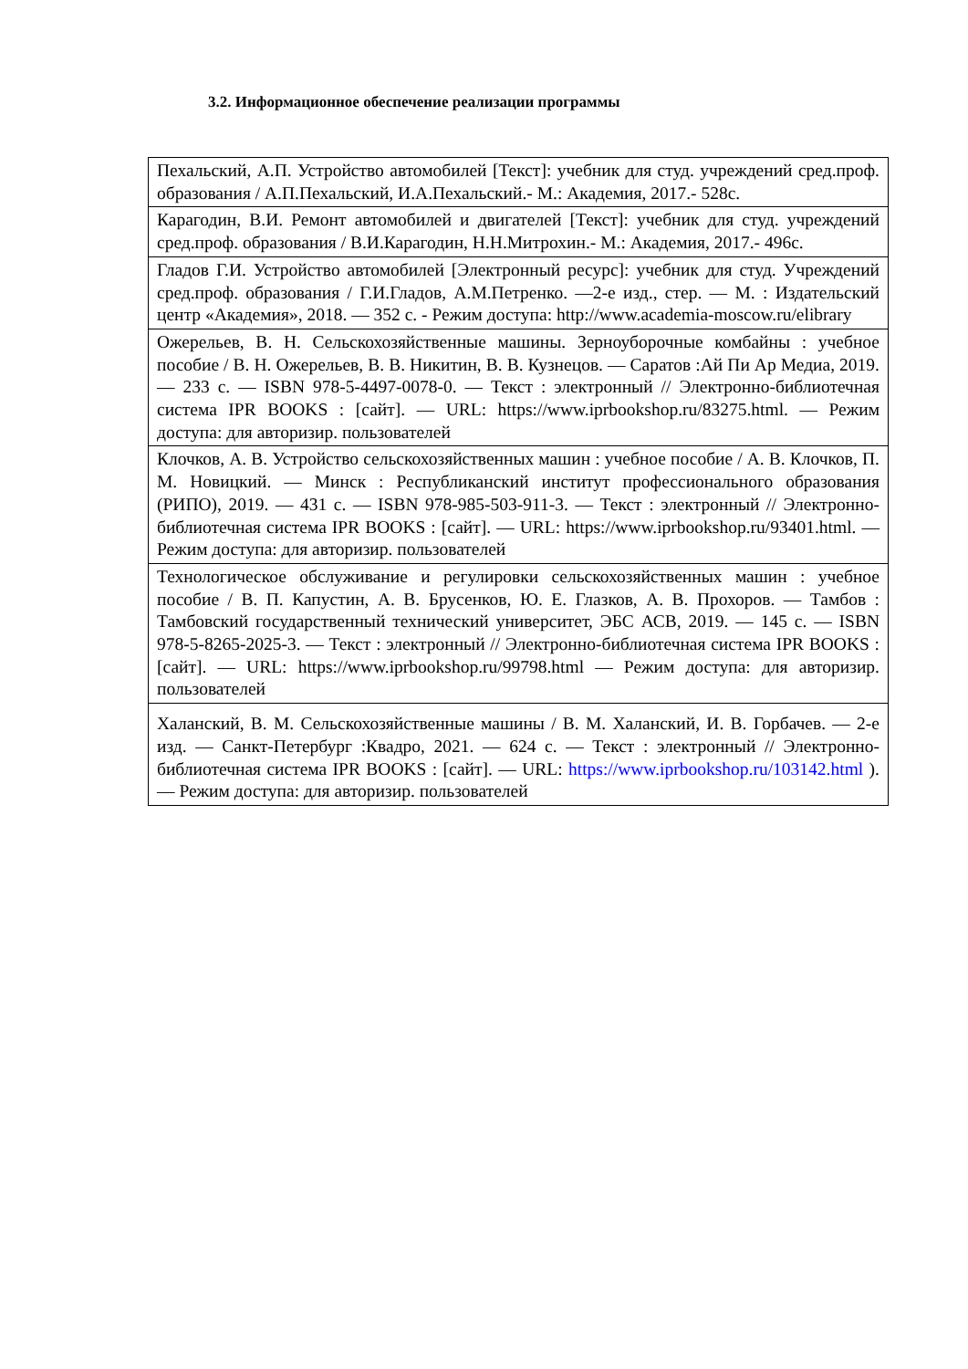3.2. Информационное обеспечение реализации программы
| Пехальский, А.П. Устройство автомобилей [Текст]: учебник для студ. учреждений сред.проф. образования / А.П.Пехальский, И.А.Пехальский.- М.: Академия, 2017.- 528с. |
| Карагодин, В.И. Ремонт автомобилей и двигателей [Текст]: учебник для студ. учреждений сред.проф. образования / В.И.Карагодин, Н.Н.Митрохин.- М.: Академия, 2017.- 496с. |
| Гладов Г.И. Устройство автомобилей [Электронный ресурс]: учебник для студ. Учреждений сред.проф. образования / Г.И.Гладов, А.М.Петренко. —2-е изд., стер. — М. : Издательский центр «Академия», 2018. — 352 с. - Режим доступа: http://www.academia-moscow.ru/elibrary |
| Ожерельев, В. Н. Сельскохозяйственные машины. Зерноуборочные комбайны : учебное пособие / В. Н. Ожерельев, В. В. Никитин, В. В. Кузнецов. — Саратов :Ай Пи Ар Медиа, 2019. — 233 с. — ISBN 978-5-4497-0078-0. — Текст : электронный // Электронно-библиотечная система IPR BOOKS : [сайт]. — URL: https://www.iprbookshop.ru/83275.html. — Режим доступа: для авторизир. пользователей |
| Клочков, А. В. Устройство сельскохозяйственных машин : учебное пособие / А. В. Клочков, П. М. Новицкий. — Минск : Республиканский институт профессионального образования (РИПО), 2019. — 431 с. — ISBN 978-985-503-911-3. — Текст : электронный // Электронно-библиотечная система IPR BOOKS : [сайт]. — URL: https://www.iprbookshop.ru/93401.html. — Режим доступа: для авторизир. пользователей |
| Технологическое обслуживание и регулировки сельскохозяйственных машин : учебное пособие / В. П. Капустин, А. В. Брусенков, Ю. Е. Глазков, А. В. Прохоров. — Тамбов : Тамбовский государственный технический университет, ЭБС АСВ, 2019. — 145 с. — ISBN 978-5-8265-2025-3. — Текст : электронный // Электронно-библиотечная система IPR BOOKS : [сайт]. — URL: https://www.iprbookshop.ru/99798.html — Режим доступа: для авторизир. пользователей |
| Халанский, В. М. Сельскохозяйственные машины / В. М. Халанский, И. В. Горбачев. — 2-е изд. — Санкт-Петербург :Квадро, 2021. — 624 с. — Текст : электронный // Электронно-библиотечная система IPR BOOKS : [сайт]. — URL: https://www.iprbookshop.ru/103142.html ). — Режим доступа: для авторизир. пользователей |